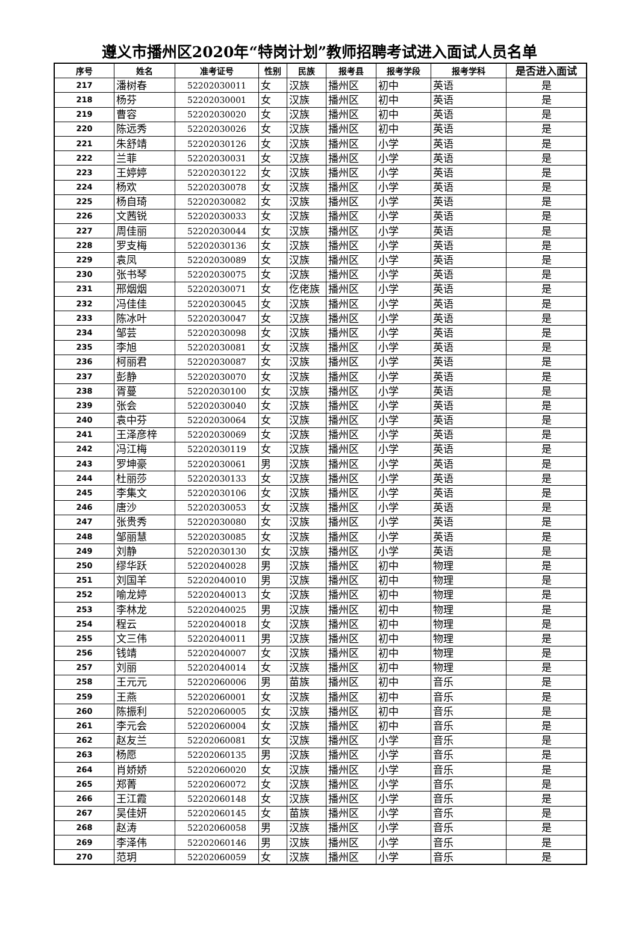遵义市播州区2020年“特岗计划”教师招聘考试进入面试人员名单
| 序号 | 姓名 | 准考证号 | 性别 | 民族 | 报考县 | 报考学段 | 报考学科 | 是否进入面试 |
| --- | --- | --- | --- | --- | --- | --- | --- | --- |
| 217 | 潘树春 | 52202030011 | 女 | 汉族 | 播州区 | 初中 | 英语 | 是 |
| 218 | 杨芬 | 52202030001 | 女 | 汉族 | 播州区 | 初中 | 英语 | 是 |
| 219 | 曹容 | 52202030020 | 女 | 汉族 | 播州区 | 初中 | 英语 | 是 |
| 220 | 陈远秀 | 52202030026 | 女 | 汉族 | 播州区 | 初中 | 英语 | 是 |
| 221 | 朱舒靖 | 52202030126 | 女 | 汉族 | 播州区 | 小学 | 英语 | 是 |
| 222 | 兰菲 | 52202030031 | 女 | 汉族 | 播州区 | 小学 | 英语 | 是 |
| 223 | 王婷婷 | 52202030122 | 女 | 汉族 | 播州区 | 小学 | 英语 | 是 |
| 224 | 杨欢 | 52202030078 | 女 | 汉族 | 播州区 | 小学 | 英语 | 是 |
| 225 | 杨自琦 | 52202030082 | 女 | 汉族 | 播州区 | 小学 | 英语 | 是 |
| 226 | 文茜锐 | 52202030033 | 女 | 汉族 | 播州区 | 小学 | 英语 | 是 |
| 227 | 周佳丽 | 52202030044 | 女 | 汉族 | 播州区 | 小学 | 英语 | 是 |
| 228 | 罗支梅 | 52202030136 | 女 | 汉族 | 播州区 | 小学 | 英语 | 是 |
| 229 | 袁凤 | 52202030089 | 女 | 汉族 | 播州区 | 小学 | 英语 | 是 |
| 230 | 张书琴 | 52202030075 | 女 | 汉族 | 播州区 | 小学 | 英语 | 是 |
| 231 | 邢烟烟 | 52202030071 | 女 | 仡佬族 | 播州区 | 小学 | 英语 | 是 |
| 232 | 冯佳佳 | 52202030045 | 女 | 汉族 | 播州区 | 小学 | 英语 | 是 |
| 233 | 陈冰叶 | 52202030047 | 女 | 汉族 | 播州区 | 小学 | 英语 | 是 |
| 234 | 邹芸 | 52202030098 | 女 | 汉族 | 播州区 | 小学 | 英语 | 是 |
| 235 | 李旭 | 52202030081 | 女 | 汉族 | 播州区 | 小学 | 英语 | 是 |
| 236 | 柯丽君 | 52202030087 | 女 | 汉族 | 播州区 | 小学 | 英语 | 是 |
| 237 | 彭静 | 52202030070 | 女 | 汉族 | 播州区 | 小学 | 英语 | 是 |
| 238 | 胥蔓 | 52202030100 | 女 | 汉族 | 播州区 | 小学 | 英语 | 是 |
| 239 | 张会 | 52202030040 | 女 | 汉族 | 播州区 | 小学 | 英语 | 是 |
| 240 | 袁中芬 | 52202030064 | 女 | 汉族 | 播州区 | 小学 | 英语 | 是 |
| 241 | 王泽彦梓 | 52202030069 | 女 | 汉族 | 播州区 | 小学 | 英语 | 是 |
| 242 | 冯江梅 | 52202030119 | 女 | 汉族 | 播州区 | 小学 | 英语 | 是 |
| 243 | 罗坤豪 | 52202030061 | 男 | 汉族 | 播州区 | 小学 | 英语 | 是 |
| 244 | 杜丽莎 | 52202030133 | 女 | 汉族 | 播州区 | 小学 | 英语 | 是 |
| 245 | 李集文 | 52202030106 | 女 | 汉族 | 播州区 | 小学 | 英语 | 是 |
| 246 | 唐沙 | 52202030053 | 女 | 汉族 | 播州区 | 小学 | 英语 | 是 |
| 247 | 张贵秀 | 52202030080 | 女 | 汉族 | 播州区 | 小学 | 英语 | 是 |
| 248 | 邹丽慧 | 52202030085 | 女 | 汉族 | 播州区 | 小学 | 英语 | 是 |
| 249 | 刘静 | 52202030130 | 女 | 汉族 | 播州区 | 小学 | 英语 | 是 |
| 250 | 缪华跃 | 52202040028 | 男 | 汉族 | 播州区 | 初中 | 物理 | 是 |
| 251 | 刘国羊 | 52202040010 | 男 | 汉族 | 播州区 | 初中 | 物理 | 是 |
| 252 | 喻龙婷 | 52202040013 | 女 | 汉族 | 播州区 | 初中 | 物理 | 是 |
| 253 | 李林龙 | 52202040025 | 男 | 汉族 | 播州区 | 初中 | 物理 | 是 |
| 254 | 程云 | 52202040018 | 女 | 汉族 | 播州区 | 初中 | 物理 | 是 |
| 255 | 文三伟 | 52202040011 | 男 | 汉族 | 播州区 | 初中 | 物理 | 是 |
| 256 | 钱靖 | 52202040007 | 女 | 汉族 | 播州区 | 初中 | 物理 | 是 |
| 257 | 刘丽 | 52202040014 | 女 | 汉族 | 播州区 | 初中 | 物理 | 是 |
| 258 | 王元元 | 52202060006 | 男 | 苗族 | 播州区 | 初中 | 音乐 | 是 |
| 259 | 王燕 | 52202060001 | 女 | 汉族 | 播州区 | 初中 | 音乐 | 是 |
| 260 | 陈振利 | 52202060005 | 女 | 汉族 | 播州区 | 初中 | 音乐 | 是 |
| 261 | 李元会 | 52202060004 | 女 | 汉族 | 播州区 | 初中 | 音乐 | 是 |
| 262 | 赵友兰 | 52202060081 | 女 | 汉族 | 播州区 | 小学 | 音乐 | 是 |
| 263 | 杨愿 | 52202060135 | 男 | 汉族 | 播州区 | 小学 | 音乐 | 是 |
| 264 | 肖娇娇 | 52202060020 | 女 | 汉族 | 播州区 | 小学 | 音乐 | 是 |
| 265 | 郑菁 | 52202060072 | 女 | 汉族 | 播州区 | 小学 | 音乐 | 是 |
| 266 | 王江霞 | 52202060148 | 女 | 汉族 | 播州区 | 小学 | 音乐 | 是 |
| 267 | 吴佳妍 | 52202060145 | 女 | 苗族 | 播州区 | 小学 | 音乐 | 是 |
| 268 | 赵涛 | 52202060058 | 男 | 汉族 | 播州区 | 小学 | 音乐 | 是 |
| 269 | 李泽伟 | 52202060146 | 男 | 汉族 | 播州区 | 小学 | 音乐 | 是 |
| 270 | 范玥 | 52202060059 | 女 | 汉族 | 播州区 | 小学 | 音乐 | 是 |